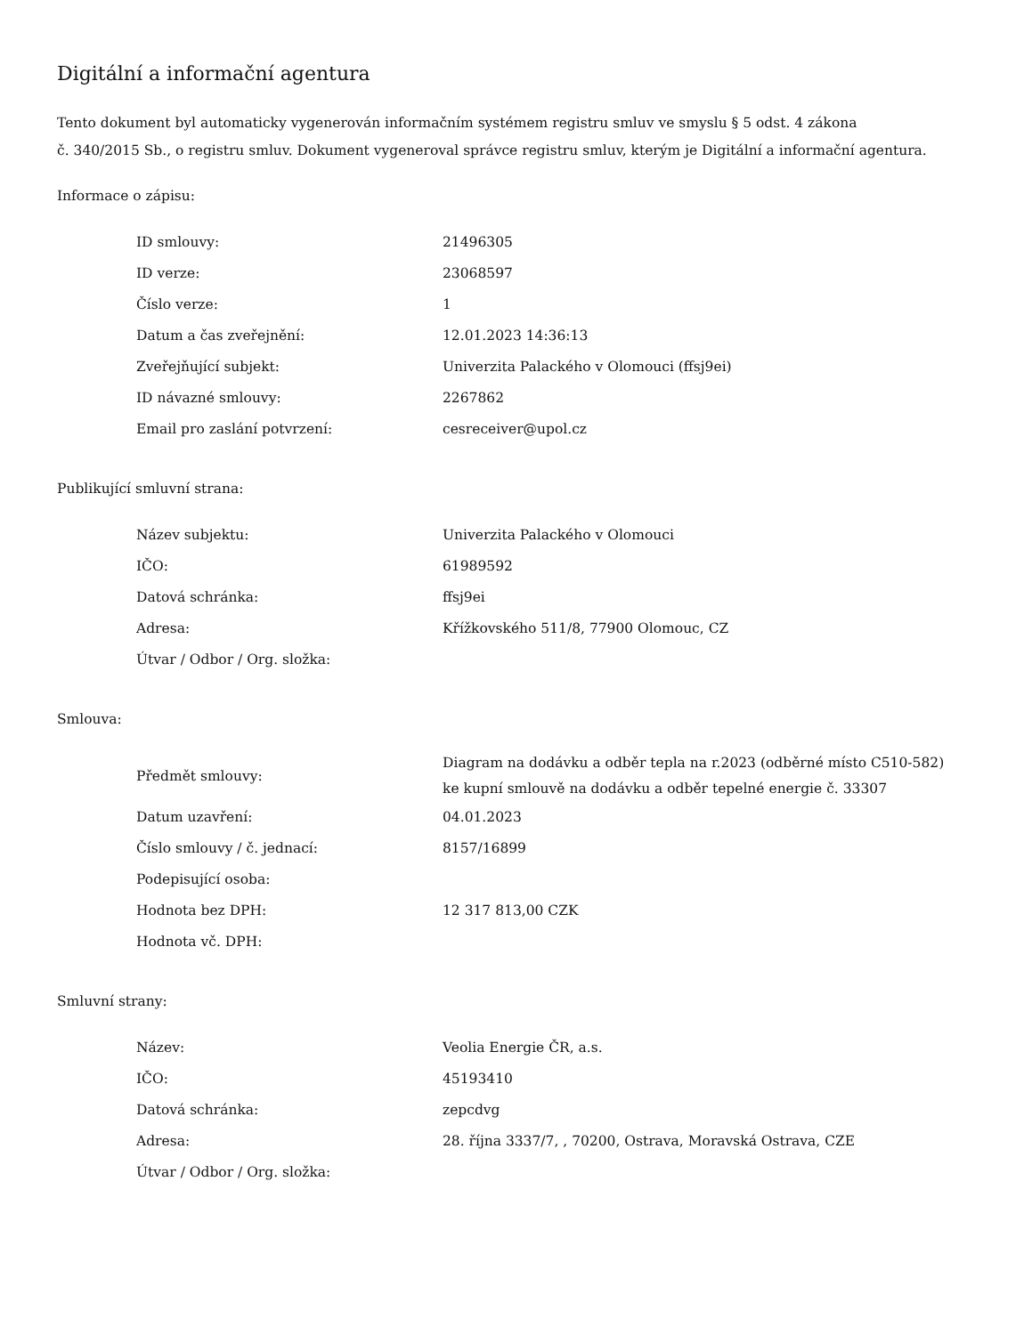Digitální a informační agentura
Tento dokument byl automaticky vygenerován informačním systémem registru smluv ve smyslu § 5 odst. 4 zákona
č. 340/2015 Sb., o registru smluv. Dokument vygeneroval správce registru smluv, kterým je Digitální a informační agentura.
Informace o zápisu:
| ID smlouvy: | 21496305 |
| ID verze: | 23068597 |
| Číslo verze: | 1 |
| Datum a čas zveřejnění: | 12.01.2023 14:36:13 |
| Zveřejňující subjekt: | Univerzita Palackého v Olomouci (ffsj9ei) |
| ID návazné smlouvy: | 2267862 |
| Email pro zaslání potvrzení: | cesreceiver@upol.cz |
Publikující smluvní strana:
| Název subjektu: | Univerzita Palackého v Olomouci |
| IČO: | 61989592 |
| Datová schránka: | ffsj9ei |
| Adresa: | Křížkovského 511/8, 77900 Olomouc, CZ |
| Útvar / Odbor / Org. složka: | |
Smlouva:
| Předmět smlouvy: | Diagram na dodávku a odběr tepla na r.2023 (odběrné místo C510-582) ke kupní smlouvě na dodávku a odběr tepelné energie č. 33307 |
| Datum uzavření: | 04.01.2023 |
| Číslo smlouvy / č. jednací: | 8157/16899 |
| Podepisující osoba: | |
| Hodnota bez DPH: | 12 317 813,00 CZK |
| Hodnota vč. DPH: | |
Smluvní strany:
| Název: | Veolia Energie ČR, a.s. |
| IČO: | 45193410 |
| Datová schránka: | zepcdvg |
| Adresa: | 28. října 3337/7, , 70200, Ostrava, Moravská Ostrava, CZE |
| Útvar / Odbor / Org. složka: | |